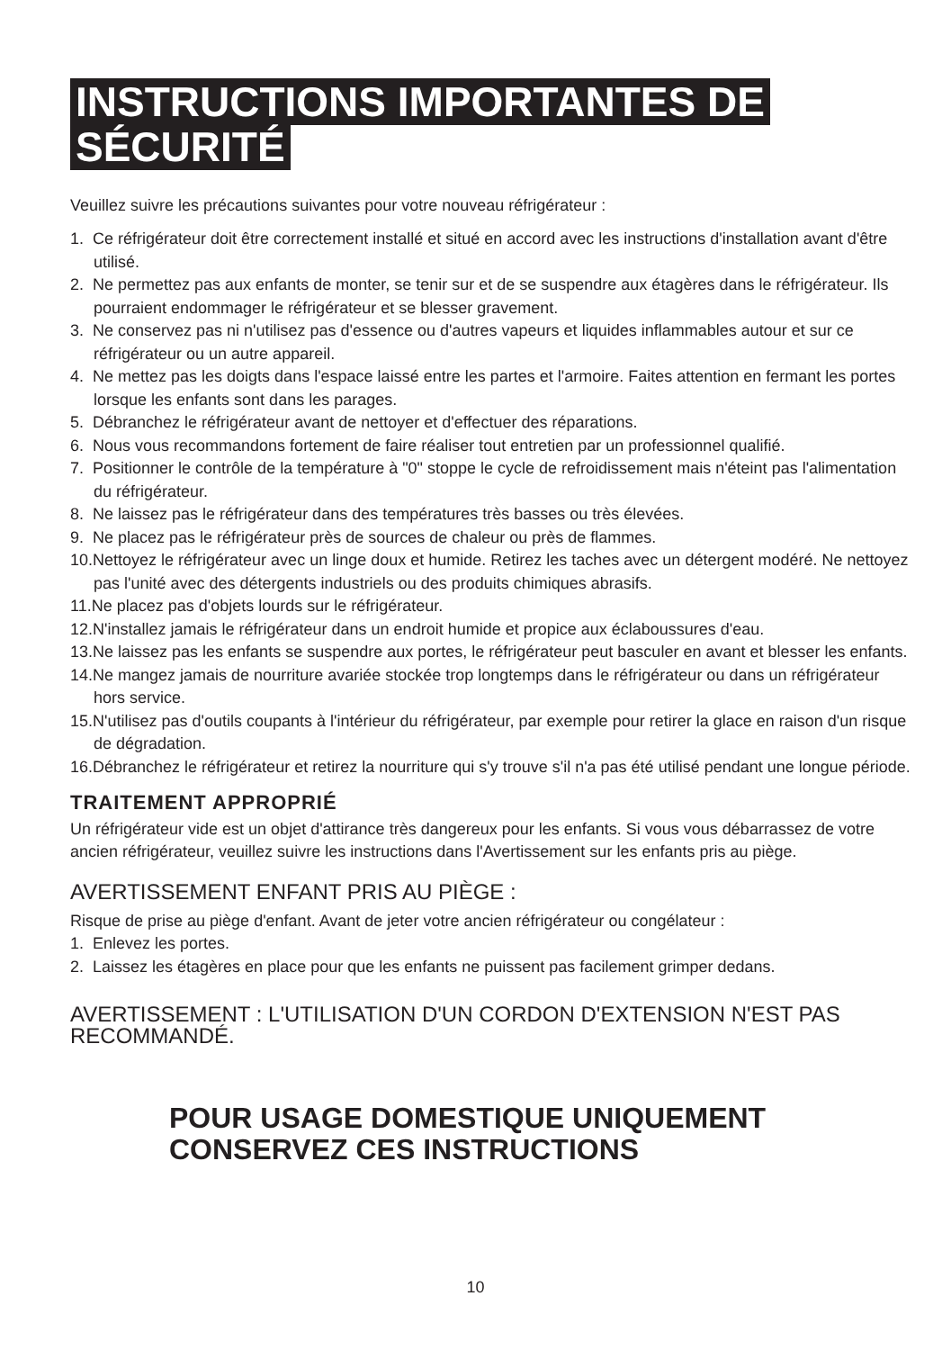INSTRUCTIONS IMPORTANTES DE
SÉCURITÉ
Veuillez suivre les précautions suivantes pour votre nouveau réfrigérateur :
1. Ce réfrigérateur doit être correctement installé et situé en accord avec les instructions d'installation avant d'être utilisé.
2. Ne permettez pas aux enfants de monter, se tenir sur et de se suspendre aux étagères dans le réfrigérateur. Ils pourraient endommager le réfrigérateur et se blesser gravement.
3. Ne conservez pas ni n'utilisez pas d'essence ou d'autres vapeurs et liquides inflammables autour et sur ce réfrigérateur ou un autre appareil.
4. Ne mettez pas les doigts dans l'espace laissé entre les partes et l'armoire. Faites attention en fermant les portes lorsque les enfants sont dans les parages.
5. Débranchez le réfrigérateur avant de nettoyer et d'effectuer des réparations.
6. Nous vous recommandons fortement de faire réaliser tout entretien par un professionnel qualifié.
7. Positionner le contrôle de la température à "0" stoppe le cycle de refroidissement mais n'éteint pas l'alimentation du réfrigérateur.
8. Ne laissez pas le réfrigérateur dans des températures très basses ou très élevées.
9. Ne placez pas le réfrigérateur près de sources de chaleur ou près de flammes.
10.Nettoyez le réfrigérateur avec un linge doux et humide. Retirez les taches avec un détergent modéré. Ne nettoyez pas l'unité avec des détergents industriels ou des produits chimiques abrasifs.
11.Ne placez pas d'objets lourds sur le réfrigérateur.
12.N'installez jamais le réfrigérateur dans un endroit humide et propice aux éclaboussures d'eau.
13.Ne laissez pas les enfants se suspendre aux portes, le réfrigérateur peut basculer en avant et blesser les enfants.
14.Ne mangez jamais de nourriture avariée stockée trop longtemps dans le réfrigérateur ou dans un réfrigérateur hors service.
15.N'utilisez pas d'outils coupants à l'intérieur du réfrigérateur, par exemple pour retirer la glace en raison d'un risque de dégradation.
16.Débranchez le réfrigérateur et retirez la nourriture qui s'y trouve s'il n'a pas été utilisé pendant une longue période.
TRAITEMENT APPROPRIÉ
Un réfrigérateur vide est un objet d'attirance très dangereux pour les enfants. Si vous vous débarrassez de votre ancien réfrigérateur, veuillez suivre les instructions dans l'Avertissement sur les enfants pris au piège.
AVERTISSEMENT ENFANT PRIS AU PIÈGE :
Risque de prise au piège d'enfant. Avant de jeter votre ancien réfrigérateur ou congélateur :
1. Enlevez les portes.
2. Laissez les étagères en place pour que les enfants ne puissent pas facilement grimper dedans.
AVERTISSEMENT : L'UTILISATION D'UN CORDON D'EXTENSION N'EST PAS RECOMMANDÉ.
POUR USAGE DOMESTIQUE UNIQUEMENT
CONSERVEZ CES INSTRUCTIONS
10